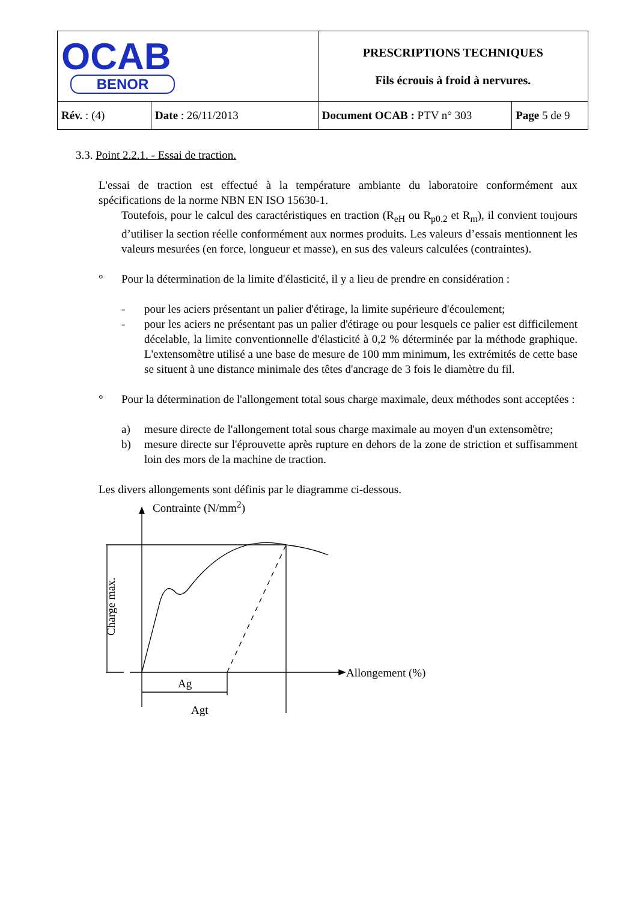| OCAB BENOR | | PRESCRIPTIONS TECHNIQUES Fils écrouis à froid à nervures. | |
| Rév. : (4) | Date : 26/11/2013 | Document OCAB : PTV n° 303 | Page 5 de 9 |
3.3. Point 2.2.1. - Essai de traction.
L'essai de traction est effectué à la température ambiante du laboratoire conformément aux spécifications de la norme NBN EN ISO 15630-1.
Toutefois, pour le calcul des caractéristiques en traction (R<sub>eH</sub> ou R<sub>p0.2</sub> et R<sub>m</sub>), il convient toujours d’utiliser la section réelle conformément aux normes produits. Les valeurs d’essais mentionnent les valeurs mesurées (en force, longueur et masse), en sus des valeurs calculées (contraintes).
° Pour la détermination de la limite d'élasticité, il y a lieu de prendre en considération :
- pour les aciers présentant un palier d'étirage, la limite supérieure d'écoulement;
- pour les aciers ne présentant pas un palier d'étirage ou pour lesquels ce palier est difficilement décelable, la limite conventionnelle d'élasticité à 0,2 % déterminée par la méthode graphique. L'extensomètre utilisé a une base de mesure de 100 mm minimum, les extrémités de cette base se situent à une distance minimale des têtes d'ancrage de 3 fois le diamètre du fil.
° Pour la détermination de l'allongement total sous charge maximale, deux méthodes sont acceptées :
a) mesure directe de l'allongement total sous charge maximale au moyen d'un extensomètre;
b) mesure directe sur l'éprouvette après rupture en dehors de la zone de striction et suffisamment loin des mors de la machine de traction.
Les divers allongements sont définis par le diagramme ci-dessous.
Contrainte (N/mm<sup>2</sup>)
Allongement (%)
Charge max.
Ag
Agt